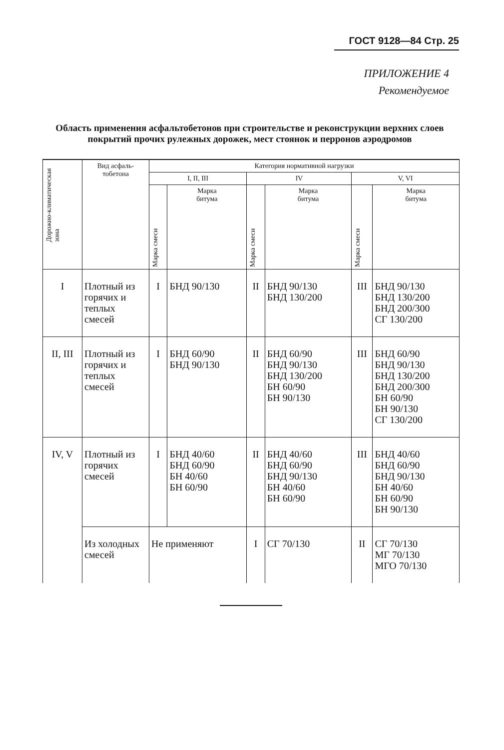ГОСТ 9128—84 Стр. 25
ПРИЛОЖЕНИЕ 4
Рекомендуемое
Область применения асфальтобетонов при строительстве и реконструкции верхних слоев покрытий прочих рулежных дорожек, мест стоянок и перронов аэродромов
| Дорожно-климатическая зона | Вид асфаль- тобетона | Категория нормативной нагрузки | | | | | |
| --- | --- | --- | --- | --- | --- | --- | --- |
| | | I, II, III | | IV | | V, VI | |
| | | Марка смеси | Марка битума | Марка смеси | Марка битума | Марка смеси | Марка битума |
| I | Плотный из горячих и теплых смесей | I | БНД 90/130 | II | БНД 90/130 БНД 130/200 | III | БНД 90/130 БНД 130/200 БНД 200/300 СГ 130/200 |
| II, III | Плотный из горячих и теплых смесей | I | БНД 60/90 БНД 90/130 | II | БНД 60/90 БНД 90/130 БНД 130/200 БН 60/90 БН 90/130 | III | БНД 60/90 БНД 90/130 БНД 130/200 БНД 200/300 БН 60/90 БН 90/130 СГ 130/200 |
| IV, V | Плотный из горячих смесей | I | БНД 40/60 БНД 60/90 БН 40/60 БН 60/90 | II | БНД 40/60 БНД 60/90 БНД 90/130 БН 40/60 БН 60/90 | III | БНД 40/60 БНД 60/90 БНД 90/130 БН 40/60 БН 60/90 БН 90/130 |
| | Из холодных смесей | Не применяют | | I | СГ 70/130 | II | СГ 70/130 МГ 70/130 МГО 70/130 |